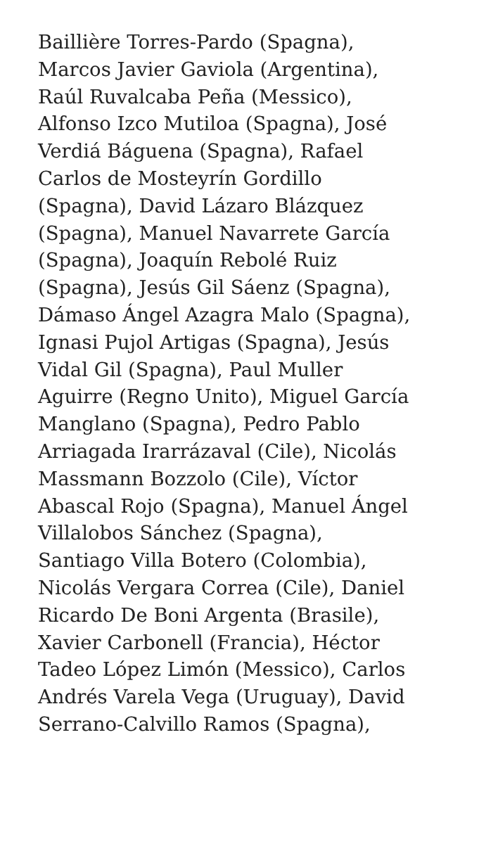Baillière Torres-Pardo (Spagna),
Marcos Javier Gaviola (Argentina),
Raúl Ruvalcaba Peña (Messico),
Alfonso Izco Mutiloa (Spagna), José
Verdiá Báguena (Spagna), Rafael
Carlos de Mosteyrín Gordillo
(Spagna), David Lázaro Blázquez
(Spagna), Manuel Navarrete García
(Spagna), Joaquín Rebolé Ruiz
(Spagna), Jesús Gil Sáenz (Spagna),
Dámaso Ángel Azagra Malo (Spagna),
Ignasi Pujol Artigas (Spagna), Jesús
Vidal Gil (Spagna), Paul Muller
Aguirre (Regno Unito), Miguel García
Manglano (Spagna), Pedro Pablo
Arriagada Irarrázaval (Cile), Nicolás
Massmann Bozzolo (Cile), Víctor
Abascal Rojo (Spagna), Manuel Ángel
Villalobos Sánchez (Spagna),
Santiago Villa Botero (Colombia),
Nicolás Vergara Correa (Cile), Daniel
Ricardo De Boni Argenta (Brasile),
Xavier Carbonell (Francia), Héctor
Tadeo López Limón (Messico), Carlos
Andrés Varela Vega (Uruguay), David
Serrano-Calvillo Ramos (Spagna),